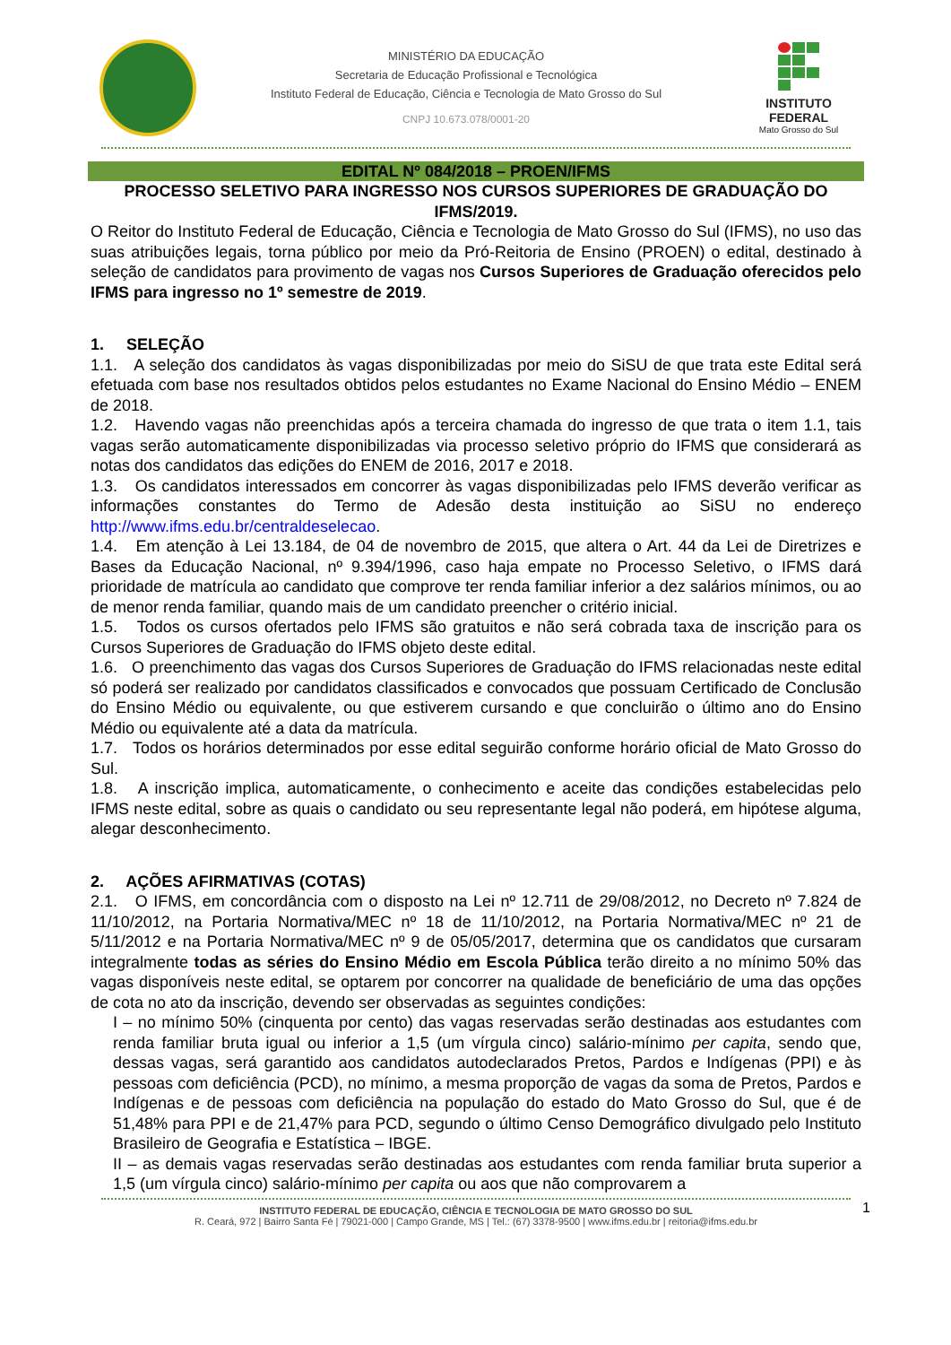MINISTÉRIO DA EDUCAÇÃO
Secretaria de Educação Profissional e Tecnológica
Instituto Federal de Educação, Ciência e Tecnologia de Mato Grosso do Sul
CNPJ 10.673.078/0001-20
INSTITUTO FEDERAL
Mato Grosso do Sul
EDITAL Nº 084/2018 – PROEN/IFMS
PROCESSO SELETIVO PARA INGRESSO NOS CURSOS SUPERIORES DE GRADUAÇÃO DO IFMS/2019.
O Reitor do Instituto Federal de Educação, Ciência e Tecnologia de Mato Grosso do Sul (IFMS), no uso das suas atribuições legais, torna público por meio da Pró-Reitoria de Ensino (PROEN) o edital, destinado à seleção de candidatos para provimento de vagas nos Cursos Superiores de Graduação oferecidos pelo IFMS para ingresso no 1º semestre de 2019.
1. SELEÇÃO
1.1. A seleção dos candidatos às vagas disponibilizadas por meio do SiSU de que trata este Edital será efetuada com base nos resultados obtidos pelos estudantes no Exame Nacional do Ensino Médio – ENEM de 2018.
1.2. Havendo vagas não preenchidas após a terceira chamada do ingresso de que trata o item 1.1, tais vagas serão automaticamente disponibilizadas via processo seletivo próprio do IFMS que considerará as notas dos candidatos das edições do ENEM de 2016, 2017 e 2018.
1.3. Os candidatos interessados em concorrer às vagas disponibilizadas pelo IFMS deverão verificar as informações constantes do Termo de Adesão desta instituição ao SiSU no endereço http://www.ifms.edu.br/centraldeselecao.
1.4. Em atenção à Lei 13.184, de 04 de novembro de 2015, que altera o Art. 44 da Lei de Diretrizes e Bases da Educação Nacional, nº 9.394/1996, caso haja empate no Processo Seletivo, o IFMS dará prioridade de matrícula ao candidato que comprove ter renda familiar inferior a dez salários mínimos, ou ao de menor renda familiar, quando mais de um candidato preencher o critério inicial.
1.5. Todos os cursos ofertados pelo IFMS são gratuitos e não será cobrada taxa de inscrição para os Cursos Superiores de Graduação do IFMS objeto deste edital.
1.6. O preenchimento das vagas dos Cursos Superiores de Graduação do IFMS relacionadas neste edital só poderá ser realizado por candidatos classificados e convocados que possuam Certificado de Conclusão do Ensino Médio ou equivalente, ou que estiverem cursando e que concluirão o último ano do Ensino Médio ou equivalente até a data da matrícula.
1.7. Todos os horários determinados por esse edital seguirão conforme horário oficial de Mato Grosso do Sul.
1.8. A inscrição implica, automaticamente, o conhecimento e aceite das condições estabelecidas pelo IFMS neste edital, sobre as quais o candidato ou seu representante legal não poderá, em hipótese alguma, alegar desconhecimento.
2. AÇÕES AFIRMATIVAS (COTAS)
2.1. O IFMS, em concordância com o disposto na Lei nº 12.711 de 29/08/2012, no Decreto nº 7.824 de 11/10/2012, na Portaria Normativa/MEC nº 18 de 11/10/2012, na Portaria Normativa/MEC nº 21 de 5/11/2012 e na Portaria Normativa/MEC nº 9 de 05/05/2017, determina que os candidatos que cursaram integralmente todas as séries do Ensino Médio em Escola Pública terão direito a no mínimo 50% das vagas disponíveis neste edital, se optarem por concorrer na qualidade de beneficiário de uma das opções de cota no ato da inscrição, devendo ser observadas as seguintes condições:
I – no mínimo 50% (cinquenta por cento) das vagas reservadas serão destinadas aos estudantes com renda familiar bruta igual ou inferior a 1,5 (um vírgula cinco) salário-mínimo per capita, sendo que, dessas vagas, será garantido aos candidatos autodeclarados Pretos, Pardos e Indígenas (PPI) e às pessoas com deficiência (PCD), no mínimo, a mesma proporção de vagas da soma de Pretos, Pardos e Indígenas e de pessoas com deficiência na população do estado do Mato Grosso do Sul, que é de 51,48% para PPI e de 21,47% para PCD, segundo o último Censo Demográfico divulgado pelo Instituto Brasileiro de Geografia e Estatística – IBGE.
II – as demais vagas reservadas serão destinadas aos estudantes com renda familiar bruta superior a 1,5 (um vírgula cinco) salário-mínimo per capita ou aos que não comprovarem a
1
INSTITUTO FEDERAL DE EDUCAÇÃO, CIÊNCIA E TECNOLOGIA DE MATO GROSSO DO SUL
R. Ceará, 972 | Bairro Santa Fé | 79021-000 | Campo Grande, MS | Tel.: (67) 3378-9500 | www.ifms.edu.br | reitoria@ifms.edu.br